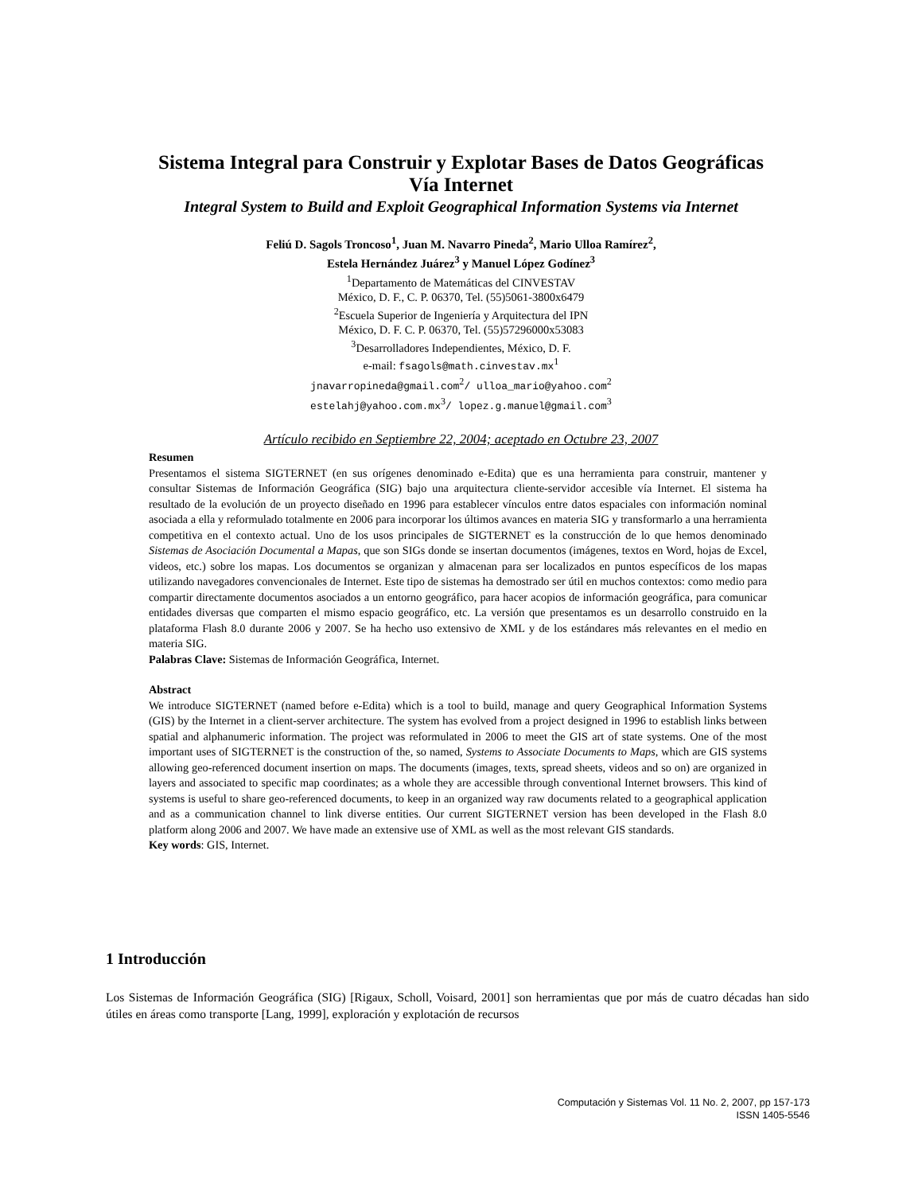Sistema Integral para Construir y Explotar Bases de Datos Geográficas
Vía Internet
Integral System to Build and Exploit Geographical Information Systems via Internet
Feliú D. Sagols Troncoso<sup>1</sup>, Juan M. Navarro Pineda<sup>2</sup>, Mario Ulloa Ramírez<sup>2</sup>,
Estela Hernández Juárez<sup>3</sup> y Manuel López Godínez<sup>3</sup>
<sup>1</sup> Departamento de Matemáticas del CINVESTAV
México, D. F., C. P. 06370, Tel. (55)5061-3800x6479
<sup>2</sup> Escuela Superior de Ingeniería y Arquitectura del IPN
México, D. F. C. P. 06370, Tel. (55)57296000x53083
<sup>3</sup> Desarrolladores Independientes, México, D. F.
e-mail: fsagols@math.cinvestav.mx<sup>1</sup>
jnavarropineda@gmail.com<sup>2</sup>/ ulloa_mario@yahoo.com<sup>2</sup>
estelahj@yahoo.com.mx<sup>3</sup>/ lopez.g.manuel@gmail.com<sup>3</sup>
Artículo recibido en Septiembre 22, 2004; aceptado en Octubre 23, 2007
Resumen
Presentamos el sistema SIGTERNET (en sus orígenes denominado e-Edita) que es una herramienta para construir, mantener y consultar Sistemas de Información Geográfica (SIG) bajo una arquitectura cliente-servidor accesible vía Internet. El sistema ha resultado de la evolución de un proyecto diseñado en 1996 para establecer vínculos entre datos espaciales con información nominal asociada a ella y reformulado totalmente en 2006 para incorporar los últimos avances en materia SIG y transformarlo a una herramienta competitiva en el contexto actual. Uno de los usos principales de SIGTERNET es la construcción de lo que hemos denominado Sistemas de Asociación Documental a Mapas, que son SIGs donde se insertan documentos (imágenes, textos en Word, hojas de Excel, videos, etc.) sobre los mapas. Los documentos se organizan y almacenan para ser localizados en puntos específicos de los mapas utilizando navegadores convencionales de Internet. Este tipo de sistemas ha demostrado ser útil en muchos contextos: como medio para compartir directamente documentos asociados a un entorno geográfico, para hacer acopios de información geográfica, para comunicar entidades diversas que comparten el mismo espacio geográfico, etc. La versión que presentamos es un desarrollo construido en la plataforma Flash 8.0 durante 2006 y 2007. Se ha hecho uso extensivo de XML y de los estándares más relevantes en el medio en materia SIG.
Palabras Clave: Sistemas de Información Geográfica, Internet.
Abstract
We introduce SIGTERNET (named before e-Edita) which is a tool to build, manage and query Geographical Information Systems (GIS) by the Internet in a client-server architecture. The system has evolved from a project designed in 1996 to establish links between spatial and alphanumeric information. The project was reformulated in 2006 to meet the GIS art of state systems. One of the most important uses of SIGTERNET is the construction of the, so named, Systems to Associate Documents to Maps, which are GIS systems allowing geo-referenced document insertion on maps. The documents (images, texts, spread sheets, videos and so on) are organized in layers and associated to specific map coordinates; as a whole they are accessible through conventional Internet browsers. This kind of systems is useful to share geo-referenced documents, to keep in an organized way raw documents related to a geographical application and as a communication channel to link diverse entities. Our current SIGTERNET version has been developed in the Flash 8.0 platform along 2006 and 2007. We have made an extensive use of XML as well as the most relevant GIS standards.
Key words: GIS, Internet.
1 Introducción
Los Sistemas de Información Geográfica (SIG) [Rigaux, Scholl, Voisard, 2001] son herramientas que por más de cuatro décadas han sido útiles en áreas como transporte [Lang, 1999], exploración y explotación de recursos
Computación y Sistemas Vol. 11 No. 2, 2007, pp 157-173
ISSN 1405-5546